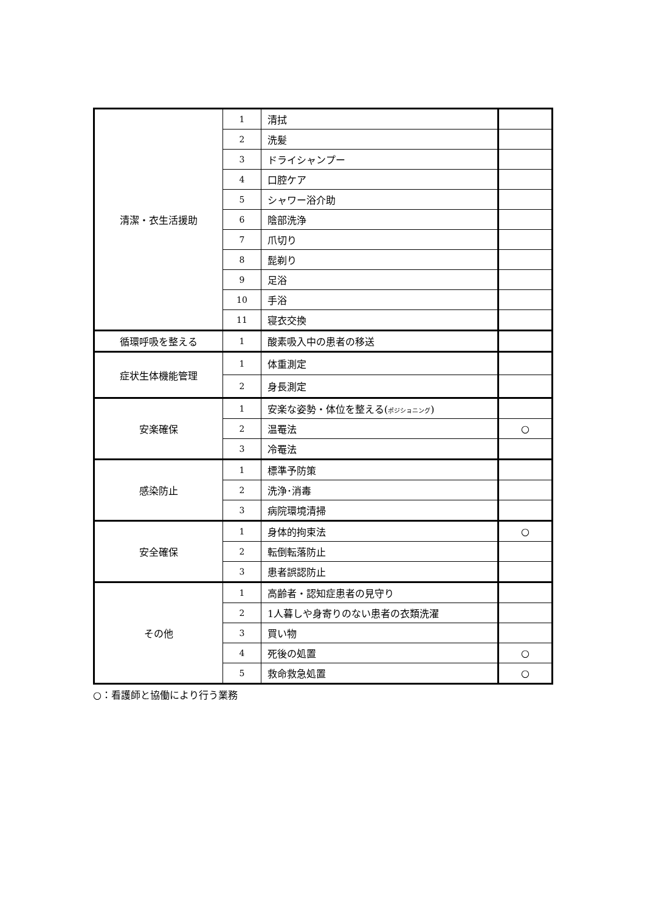| 清潔・衣生活援助 | 1 | 清拭 | |
| | 2 | 洗髪 | |
| | 3 | ドライシャンプー | |
| | 4 | 口腔ケア | |
| | 5 | シャワー浴介助 | |
| | 6 | 陰部洗浄 | |
| | 7 | 爪切り | |
| | 8 | 髭剃り | |
| | 9 | 足浴 | |
| | 10 | 手浴 | |
| | 11 | 寝衣交換 | |
| 循環呼吸を整える | 1 | 酸素吸入中の患者の移送 | |
| 症状生体機能管理 | 1 | 体重測定 | |
| | 2 | 身長測定 | |
| 安楽確保 | 1 | 安楽な姿勢・体位を整える( ポジショニング ) | |
| | 2 | 温罨法 | ○ |
| | 3 | 冷罨法 | |
| 感染防止 | 1 | 標準予防策 | |
| | 2 | 洗浄･消毒 | |
| | 3 | 病院環境清掃 | |
| 安全確保 | 1 | 身体的拘束法 | ○ |
| | 2 | 転倒転落防止 | |
| | 3 | 患者誤認防止 | |
| その他 | 1 | 高齢者・認知症患者の見守り | |
| | 2 | 1人暮しや身寄りのない患者の衣類洗濯 | |
| | 3 | 買い物 | |
| | 4 | 死後の処置 | ○ |
| | 5 | 救命救急処置 | ○ |
○：看護師と協働により行う業務